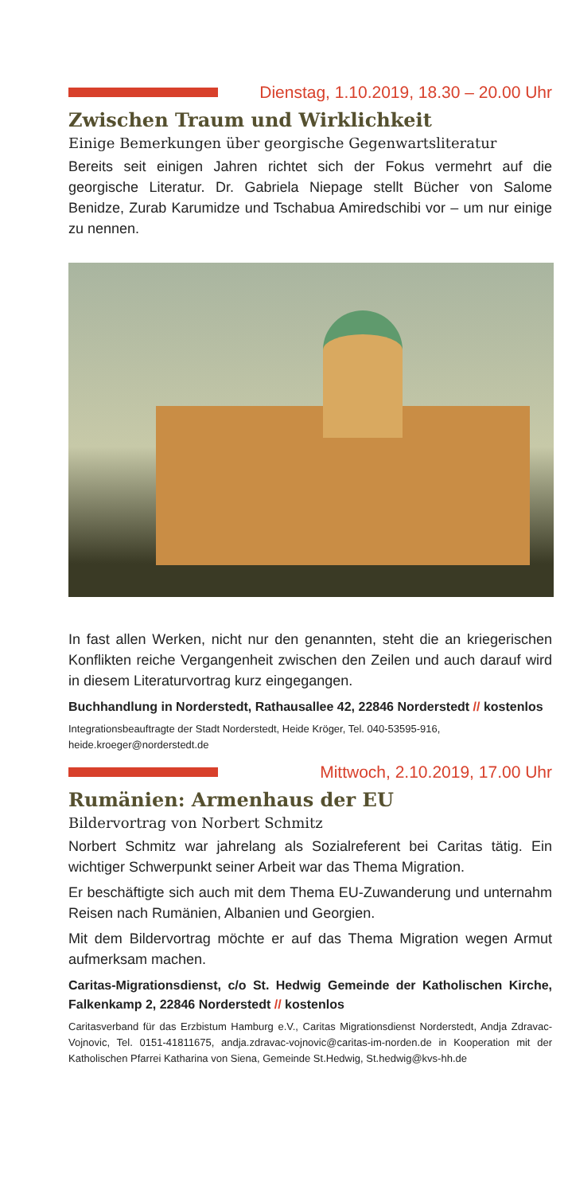Dienstag, 1.10.2019, 18.30 – 20.00 Uhr
Zwischen Traum und Wirklichkeit
Einige Bemerkungen über georgische Gegenwartsliteratur
Bereits seit einigen Jahren richtet sich der Fokus vermehrt auf die georgische Literatur. Dr. Gabriela Niepage stellt Bücher von Salome Benidze, Zurab Karumidze und Tschabua Amiredschibi vor – um nur einige zu nennen.
In fast allen Werken, nicht nur den genannten, steht die an kriegerischen Konflikten reiche Vergangenheit zwischen den Zeilen und auch darauf wird in diesem Literaturvortrag kurz eingegangen.
Buchhandlung in Norderstedt, Rathausallee 42, 22846 Norderstedt // kostenlos
Integrationsbeauftragte der Stadt Norderstedt, Heide Kröger, Tel. 040-53595-916,
heide.kroeger@norderstedt.de
Mittwoch, 2.10.2019, 17.00 Uhr
Rumänien: Armenhaus der EU
Bildervortrag von Norbert Schmitz
Norbert Schmitz war jahrelang als Sozialreferent bei Caritas tätig. Ein wichtiger Schwerpunkt seiner Arbeit war das Thema Migration.
Er beschäftigte sich auch mit dem Thema EU-Zuwanderung und unternahm Reisen nach Rumänien, Albanien und Georgien.
Mit dem Bildervortrag möchte er auf das Thema Migration wegen Armut aufmerksam machen.
Caritas-Migrationsdienst, c/o St. Hedwig Gemeinde der Katholischen Kirche, Falkenkamp 2, 22846 Norderstedt // kostenlos
Caritasverband für das Erzbistum Hamburg e.V., Caritas Migrationsdienst Norderstedt, Andja Zdravac-Vojnovic, Tel. 0151-41811675, andja.zdravac-vojnovic@caritas-im-norden.de in Kooperation mit der Katholischen Pfarrei Katharina von Siena, Gemeinde St.Hedwig, St.hedwig@kvs-hh.de